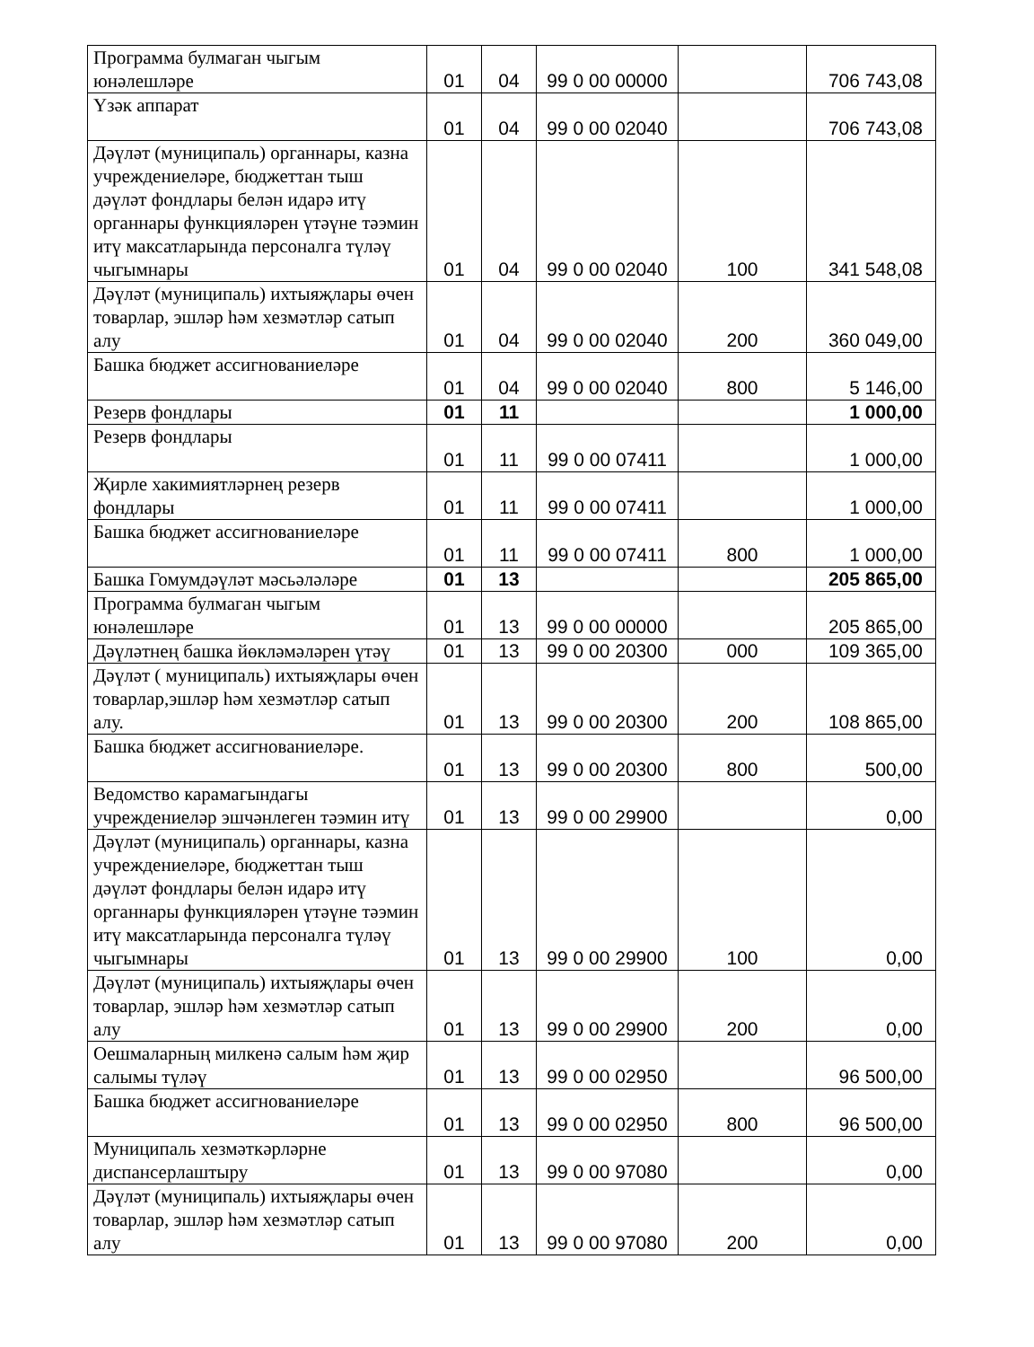| Программа булмаган чыгым юнәлешләре | 01 | 04 | 99 0 00 00000 | | 706 743,08 |
| Үзәк аппарат | 01 | 04 | 99 0 00 02040 | | 706 743,08 |
| Дәүләт (муниципаль) органнары, казна учреждениеләре, бюджеттан тыш дәүләт фондлары белән идарә итү органнары функцияләрен үтәүне тәэмин итү максатларында персоналга түләү чыгымнары | 01 | 04 | 99 0 00 02040 | 100 | 341 548,08 |
| Дәүләт (муниципаль) ихтыяҗлары өчен товарлар, эшләр һәм хезмәтләр сатып алу | 01 | 04 | 99 0 00 02040 | 200 | 360 049,00 |
| Башка бюджет ассигнованиеләре | 01 | 04 | 99 0 00 02040 | 800 | 5 146,00 |
| Резерв фондлары | 01 | 11 | | | 1 000,00 |
| Резерв фондлары | 01 | 11 | 99 0 00 07411 | | 1 000,00 |
| Җирле хакимиятләрнең резерв фондлары | 01 | 11 | 99 0 00 07411 | | 1 000,00 |
| Башка бюджет ассигнованиеләре | 01 | 11 | 99 0 00 07411 | 800 | 1 000,00 |
| Башка Гомумдәүләт мәсьәләләре | 01 | 13 | | | 205 865,00 |
| Программа булмаган чыгым юнәлешләре | 01 | 13 | 99 0 00 00000 | | 205 865,00 |
| Дәүләтнең башка йөкләмәләрен үтәү | 01 | 13 | 99 0 00 20300 | 000 | 109 365,00 |
| Дәүләт ( муниципаль) ихтыяҗлары өчен товарлар,эшләр һәм хезмәтләр сатып алу. | 01 | 13 | 99 0 00 20300 | 200 | 108 865,00 |
| Башка бюджет ассигнованиеләре. | 01 | 13 | 99 0 00 20300 | 800 | 500,00 |
| Ведомство карамагындагы учреждениеләр эшчәнлеген тәэмин итү | 01 | 13 | 99 0 00 29900 | | 0,00 |
| Дәүләт (муниципаль) органнары, казна учреждениеләре, бюджеттан тыш дәүләт фондлары белән идарә итү органнары функцияләрен үтәүне тәэмин итү максатларында персоналга түләү чыгымнары | 01 | 13 | 99 0 00 29900 | 100 | 0,00 |
| Дәүләт (муниципаль) ихтыяҗлары өчен товарлар, эшләр һәм хезмәтләр сатып алу | 01 | 13 | 99 0 00 29900 | 200 | 0,00 |
| Оешмаларның милкенә салым һәм җир салымы түләү | 01 | 13 | 99 0 00 02950 | | 96 500,00 |
| Башка бюджет ассигнованиеләре | 01 | 13 | 99 0 00 02950 | 800 | 96 500,00 |
| Муниципаль хезмәткәрләрне диспансерлаштыру | 01 | 13 | 99 0 00 97080 | | 0,00 |
| Дәүләт (муниципаль) ихтыяҗлары өчен товарлар, эшләр һәм хезмәтләр сатып алу | 01 | 13 | 99 0 00 97080 | 200 | 0,00 |